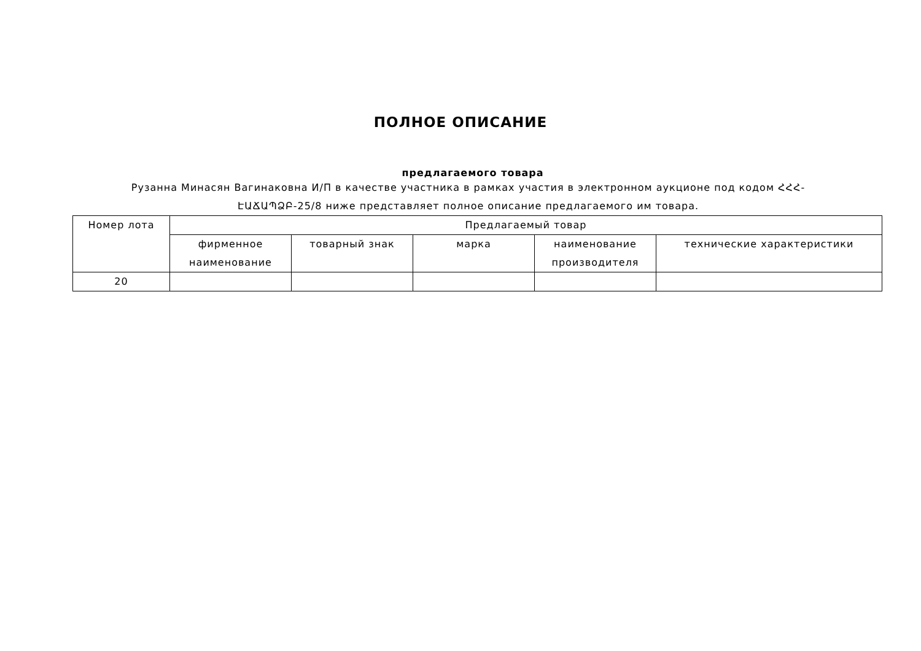ПОЛНОЕ ОПИСАНИЕ
предлагаемого товара
Рузанна Минасян Вагинаковна И/П в качестве участника в рамках участия в электронном аукционе под кодом ՀՀՀ-ԷԱՃԱՊՁԲ-25/8 ниже представляет полное описание предлагаемого им товара.
| Номер лота | Предлагаемый товар | | | | |
| --- | --- | --- | --- | --- | --- |
| | фирменное наименование | товарный знак | марка | наименование производителя | технические характеристики |
| 20 | | | | | |